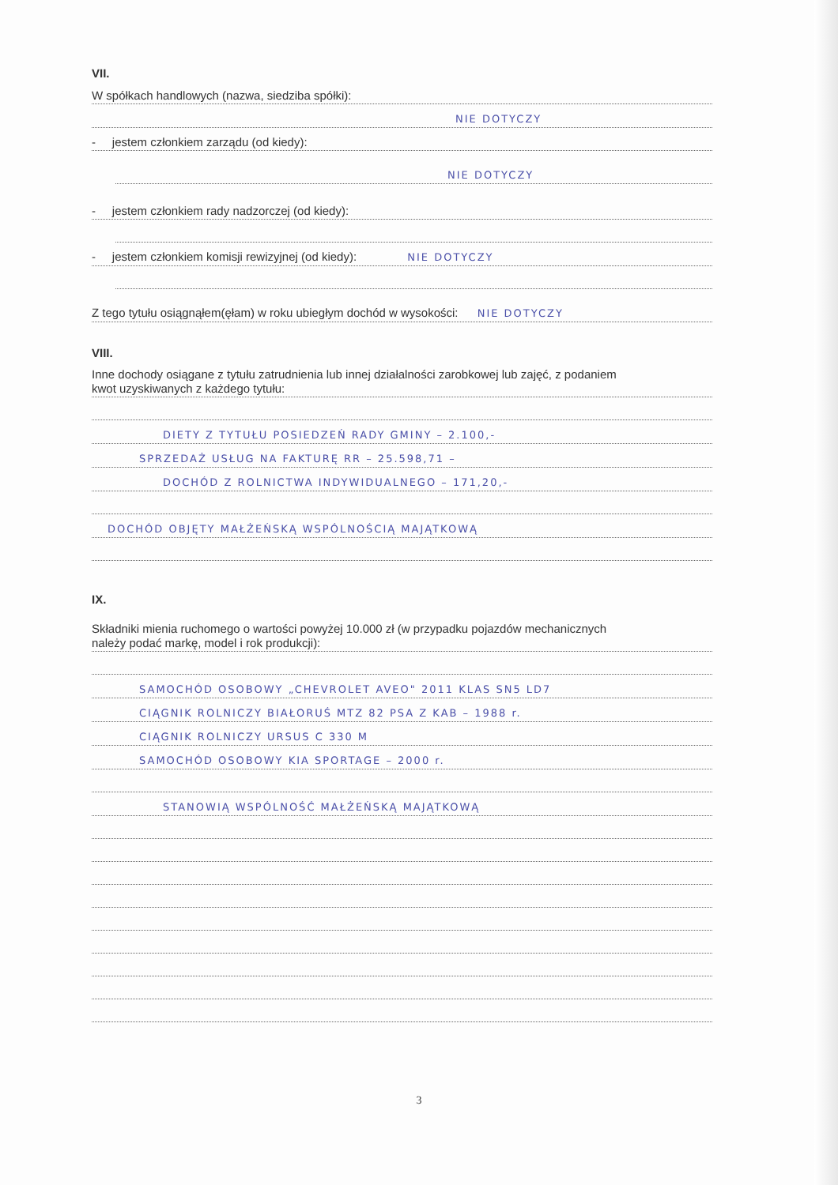VII.
W spółkach handlowych (nazwa, siedziba spółki):
NIE DOTYCZY
- jestem członkiem zarządu (od kiedy):
NIE DOTYCZY
- jestem członkiem rady nadzorczej (od kiedy):
- jestem członkiem komisji rewizyjnej (od kiedy): NIE DOTYCZY
Z tego tytułu osiągnąłem(ęłam) w roku ubiegłym dochód w wysokości: NIE DOTYCZY
VIII.
Inne dochody osiągane z tytułu zatrudnienia lub innej działalności zarobkowej lub zajęć, z podaniem
kwot uzyskiwanych z każdego tytułu:
DIETY Z TYTUŁU POSIEDZEŃ RADY GMINY – 2.100,-
SPRZEDAŻ USŁUG NA FAKTURĘ RR – 25.598,71 –
DOCHÓD Z ROLNICTWA INDYWIDUALNEGO – 171,20,-
DOCHÓD OBJĘTY MAŁŻEŃSKĄ WSPÓLNOŚCIĄ MAJĄTKOWĄ
IX.
Składniki mienia ruchomego o wartości powyżej 10.000 zł (w przypadku pojazdów mechanicznych
należy podać markę, model i rok produkcji):
SAMOCHÓD OSOBOWY „CHEVROLET AVEO" 2011 KLAS SN5 LD7
CIĄGNIK ROLNICZY BIAŁORUŚ MTZ 82 PSA Z KAB – 1988 r.
CIĄGNIK ROLNICZY URSUS C 330 M
SAMOCHÓD OSOBOWY KIA SPORTAGE – 2000 r.
STANOWIĄ WSPÓLNOŚĆ MAŁŻEŃSKĄ MAJĄTKOWĄ
3